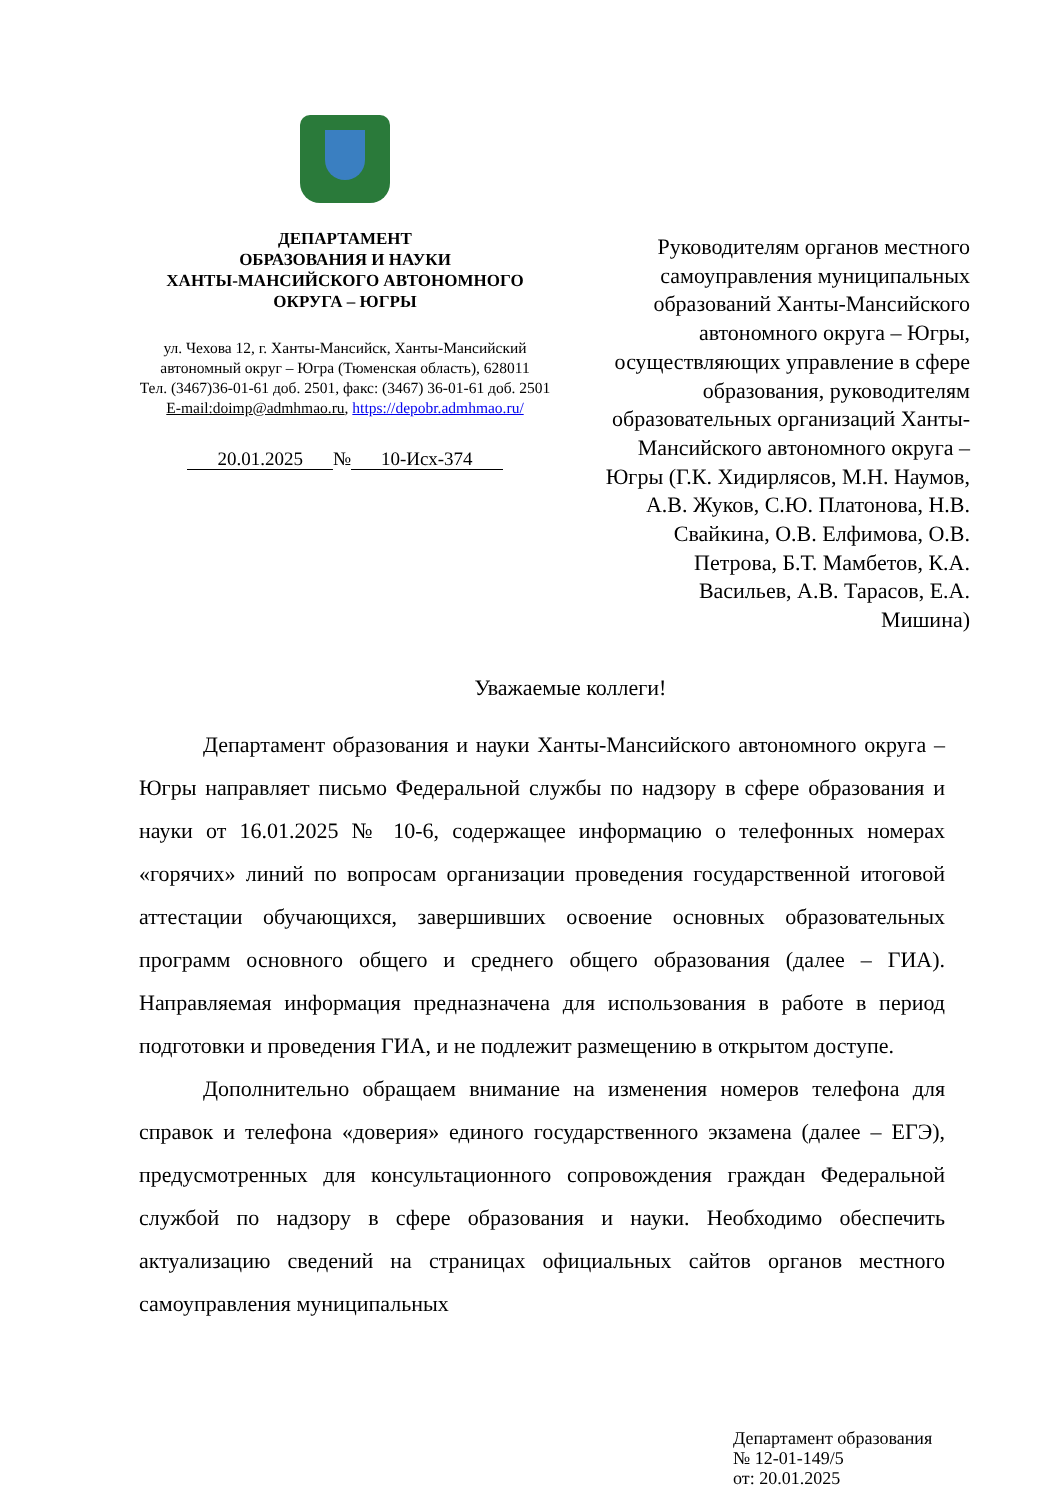ДЕПАРТАМЕНТ
ОБРАЗОВАНИЯ И НАУКИ
ХАНТЫ-МАНСИЙСКОГО АВТОНОМНОГО
ОКРУГА – ЮГРЫ
ул. Чехова 12, г. Ханты-Мансийск, Ханты-Мансийский
автономный округ – Югра (Тюменская область), 628011
Тел. (3467)36-01-61 доб. 2501, факс: (3467) 36-01-61 доб. 2501
E-mail:doimp@admhmao.ru, https://depobr.admhmao.ru/
20.01.2025 № 10-Исх-374
Руководителям органов местного самоуправления муниципальных образований Ханты-Мансийского автономного округа – Югры, осуществляющих управление в сфере образования, руководителям образовательных организаций Ханты-Мансийского автономного округа – Югры (Г.К. Хидирлясов, М.Н. Наумов, А.В. Жуков, С.Ю. Платонова, Н.В. Свайкина, О.В. Елфимова, О.В. Петрова, Б.Т. Мамбетов, К.А. Васильев, А.В. Тарасов, Е.А. Мишина)
Уважаемые коллеги!
Департамент образования и науки Ханты-Мансийского автономного округа – Югры направляет письмо Федеральной службы по надзору в сфере образования и науки от 16.01.2025 № 10-6, содержащее информацию о телефонных номерах «горячих» линий по вопросам организации проведения государственной итоговой аттестации обучающихся, завершивших освоение основных образовательных программ основного общего и среднего общего образования (далее – ГИА). Направляемая информация предназначена для использования в работе в период подготовки и проведения ГИА, и не подлежит размещению в открытом доступе.
Дополнительно обращаем внимание на изменения номеров телефона для справок и телефона «доверия» единого государственного экзамена (далее – ЕГЭ), предусмотренных для консультационного сопровождения граждан Федеральной службой по надзору в сфере образования и науки. Необходимо обеспечить актуализацию сведений на страницах официальных сайтов органов местного самоуправления муниципальных
Департамент образования
№ 12-01-149/5
от: 20.01.2025